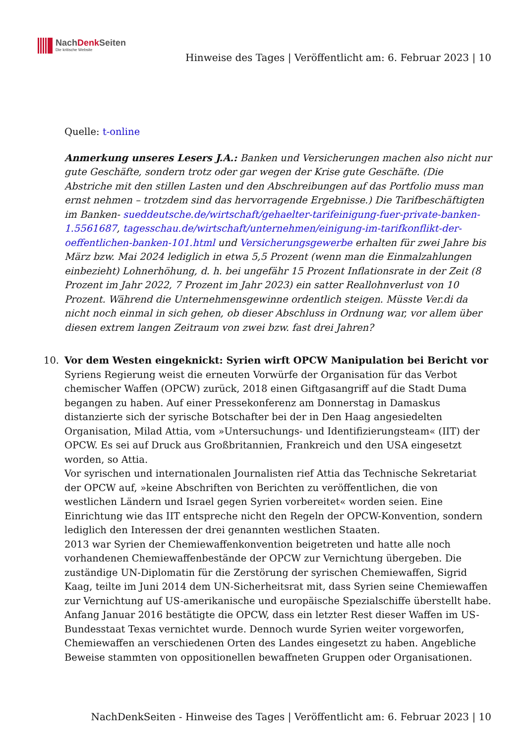NachDenk Seiten
Die kritische Website
Hinweise des Tages | Veröffentlicht am: 6. Februar 2023 | 10
Quelle: t-online
Anmerkung unseres Lesers J.A.: Banken und Versicherungen machen also nicht nur gute Geschäfte, sondern trotz oder gar wegen der Krise gute Geschäfte. (Die Abstriche mit den stillen Lasten und den Abschreibungen auf das Portfolio muss man ernst nehmen – trotzdem sind das hervorragende Ergebnisse.) Die Tarifbeschäftigten im Banken- sueddeutsche.de/wirtschaft/gehaelter-tarifeinigung-fuer-private-banken-1.5561687, tagesschau.de/wirtschaft/unternehmen/einigung-im-tarifkonflikt-der-oeffentlichen-banken-101.html und Versicherungsgewerbe erhalten für zwei Jahre bis März bzw. Mai 2024 lediglich in etwa 5,5 Prozent (wenn man die Einmalzahlungen einbezieht) Lohnerhöhung, d. h. bei ungefähr 15 Prozent Inflationsrate in der Zeit (8 Prozent im Jahr 2022, 7 Prozent im Jahr 2023) ein satter Reallohnverlust von 10 Prozent. Während die Unternehmensgewinne ordentlich steigen. Müsste Ver.di da nicht noch einmal in sich gehen, ob dieser Abschluss in Ordnung war, vor allem über diesen extrem langen Zeitraum von zwei bzw. fast drei Jahren?
10.
Vor dem Westen eingeknickt: Syrien wirft OPCW Manipulation bei Bericht vor
Syriens Regierung weist die erneuten Vorwürfe der Organisation für das Verbot chemischer Waffen (OPCW) zurück, 2018 einen Giftgasangriff auf die Stadt Duma begangen zu haben. Auf einer Pressekonferenz am Donnerstag in Damaskus distanzierte sich der syrische Botschafter bei der in Den Haag angesiedelten Organisation, Milad Attia, vom »Untersuchungs- und Identifizierungsteam« (IIT) der OPCW. Es sei auf Druck aus Großbritannien, Frankreich und den USA eingesetzt worden, so Attia.
Vor syrischen und internationalen Journalisten rief Attia das Technische Sekretariat der OPCW auf, »keine Abschriften von Berichten zu veröffentlichen, die von westlichen Ländern und Israel gegen Syrien vorbereitet« worden seien. Eine Einrichtung wie das IIT entspreche nicht den Regeln der OPCW-Konvention, sondern lediglich den Interessen der drei genannten westlichen Staaten.
2013 war Syrien der Chemiewaffenkonvention beigetreten und hatte alle noch vorhandenen Chemiewaffenbestände der OPCW zur Vernichtung übergeben. Die zuständige UN-Diplomatin für die Zerstörung der syrischen Chemiewaffen, Sigrid Kaag, teilte im Juni 2014 dem UN-Sicherheitsrat mit, dass Syrien seine Chemiewaffen zur Vernichtung auf US-amerikanische und europäische Spezialschiffe überstellt habe. Anfang Januar 2016 bestätigte die OPCW, dass ein letzter Rest dieser Waffen im US-Bundesstaat Texas vernichtet wurde. Dennoch wurde Syrien weiter vorgeworfen, Chemiewaffen an verschiedenen Orten des Landes eingesetzt zu haben. Angebliche Beweise stammten von oppositionellen bewaffneten Gruppen oder Organisationen.
NachDenkSeiten - Hinweise des Tages | Veröffentlicht am: 6. Februar 2023 | 10